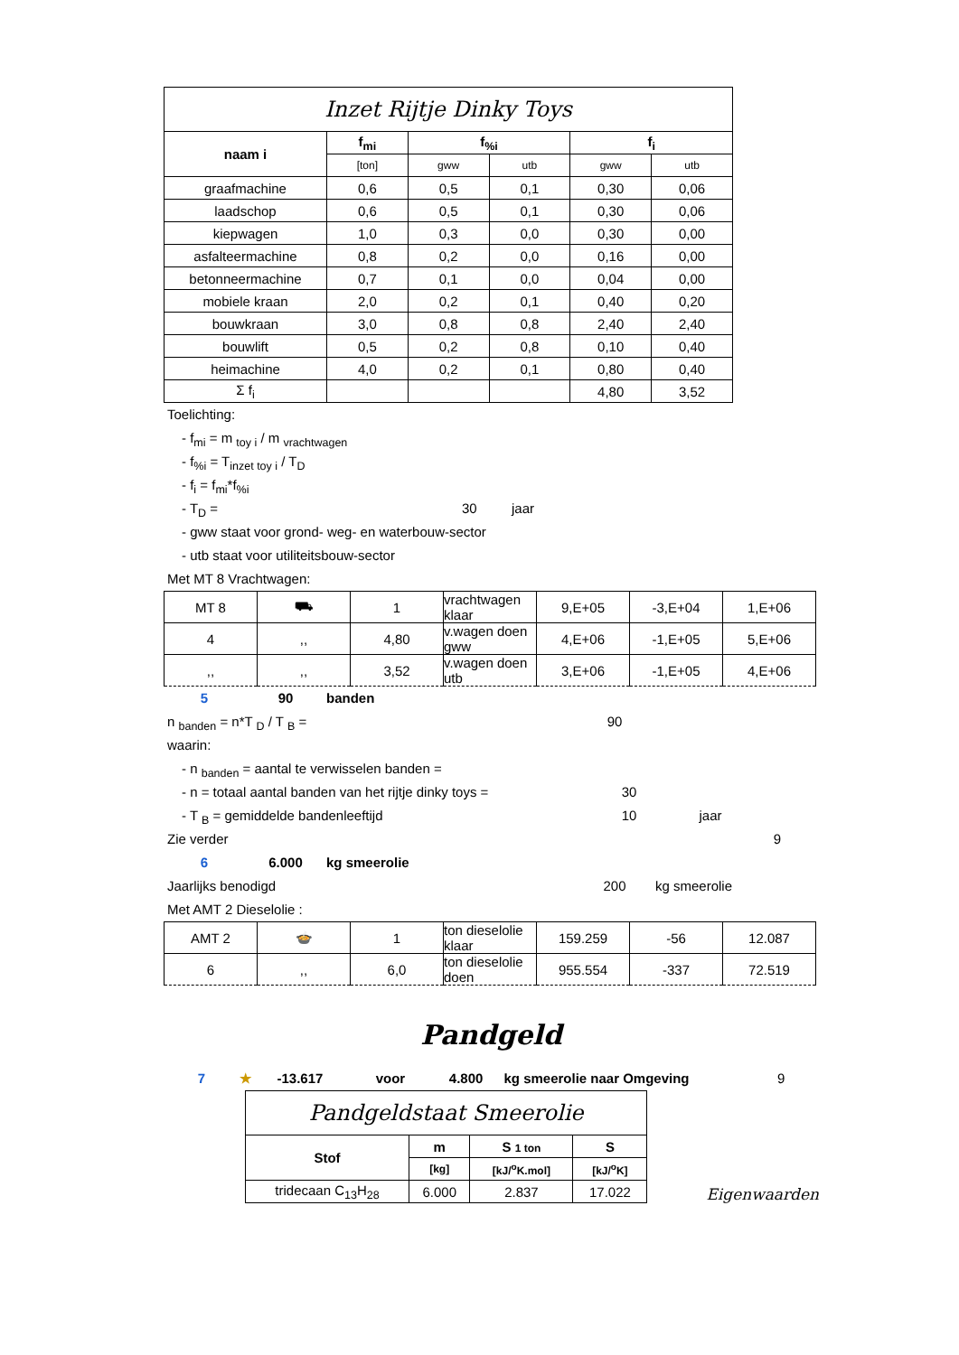| Inzet Rijtje Dinky Toys | | | | | |
| --- | --- | --- | --- | --- | --- |
| naam i | f<sub>mi</sub> | f<sub>%i</sub> | | f<sub>i</sub> | |
| | [ton] | gww | utb | gww | utb |
| graafmachine | 0,6 | 0,5 | 0,1 | 0,30 | 0,06 |
| laadschop | 0,6 | 0,5 | 0,1 | 0,30 | 0,06 |
| kiepwagen | 1,0 | 0,3 | 0,0 | 0,30 | 0,00 |
| asfalteermachine | 0,8 | 0,2 | 0,0 | 0,16 | 0,00 |
| betonneermachine | 0,7 | 0,1 | 0,0 | 0,04 | 0,00 |
| mobiele kraan | 2,0 | 0,2 | 0,1 | 0,40 | 0,20 |
| bouwkraan | 3,0 | 0,8 | 0,8 | 2,40 | 2,40 |
| bouwlift | 0,5 | 0,2 | 0,8 | 0,10 | 0,40 |
| heimachine | 4,0 | 0,2 | 0,1 | 0,80 | 0,40 |
| Σ f<sub>i</sub> | | | | 4,80 | 3,52 |
Toelichting:
- f<sub>mi</sub> = m <sub>toy i</sub> / m <sub>vrachtwagen</sub>
- f<sub>%i</sub> = T<sub>inzet toy i</sub> / T<sub>D</sub>
- f<sub>i</sub> = f<sub>mi</sub>*f<sub>%i</sub>
- T<sub>D</sub> = 30 jaar
- gww staat voor grond- weg- en waterbouw-sector
- utb staat voor utiliteitsbouw-sector
Met MT 8 Vrachtwagen:
| MT 8 | ⛟ | 1 | vrachtwagen klaar | 9,E+05 | -3,E+04 | 1,E+06 |
| 4 | ,, | 4,80 | v.wagen doen gww | 4,E+06 | -1,E+05 | 5,E+06 |
| ,, | ,, | 3,52 | v.wagen doen utb | 3,E+06 | -1,E+05 | 4,E+06 |
5 90 banden
n <sub>banden</sub> = n*T <sub>D</sub> / T <sub>B</sub> = 90
waarin:
- n <sub>banden</sub> = aantal te verwisselen banden =
- n = totaal aantal banden van het rijtje dinky toys = 30
- T <sub>B</sub> = gemiddelde bandenleeftijd 10 jaar
Zie verder 9
6 6.000 kg smeerolie
Jaarlijks benodigd 200 kg smeerolie
Met AMT 2 Dieselolie :
| AMT 2 | 🍲 | 1 | ton dieselolie klaar | 159.259 | -56 | 12.087 |
| 6 | ,, | 6,0 | ton dieselolie doen | 955.554 | -337 | 72.519 |
Pandgeld
7 ★ -13.617 voor 4.800 kg smeerolie naar Omgeving 9
| Pandgeldstaat Smeerolie | | | |
| --- | --- | --- | --- |
| Stof | m | S 1 ton | S |
| | [kg] | [kJ/<sup>o</sup>K.mol] | [kJ/<sup>o</sup>K] |
| tridecaan C<sub>13</sub>H<sub>28</sub> | 6.000 | 2.837 | 17.022 |
Eigenwaarden